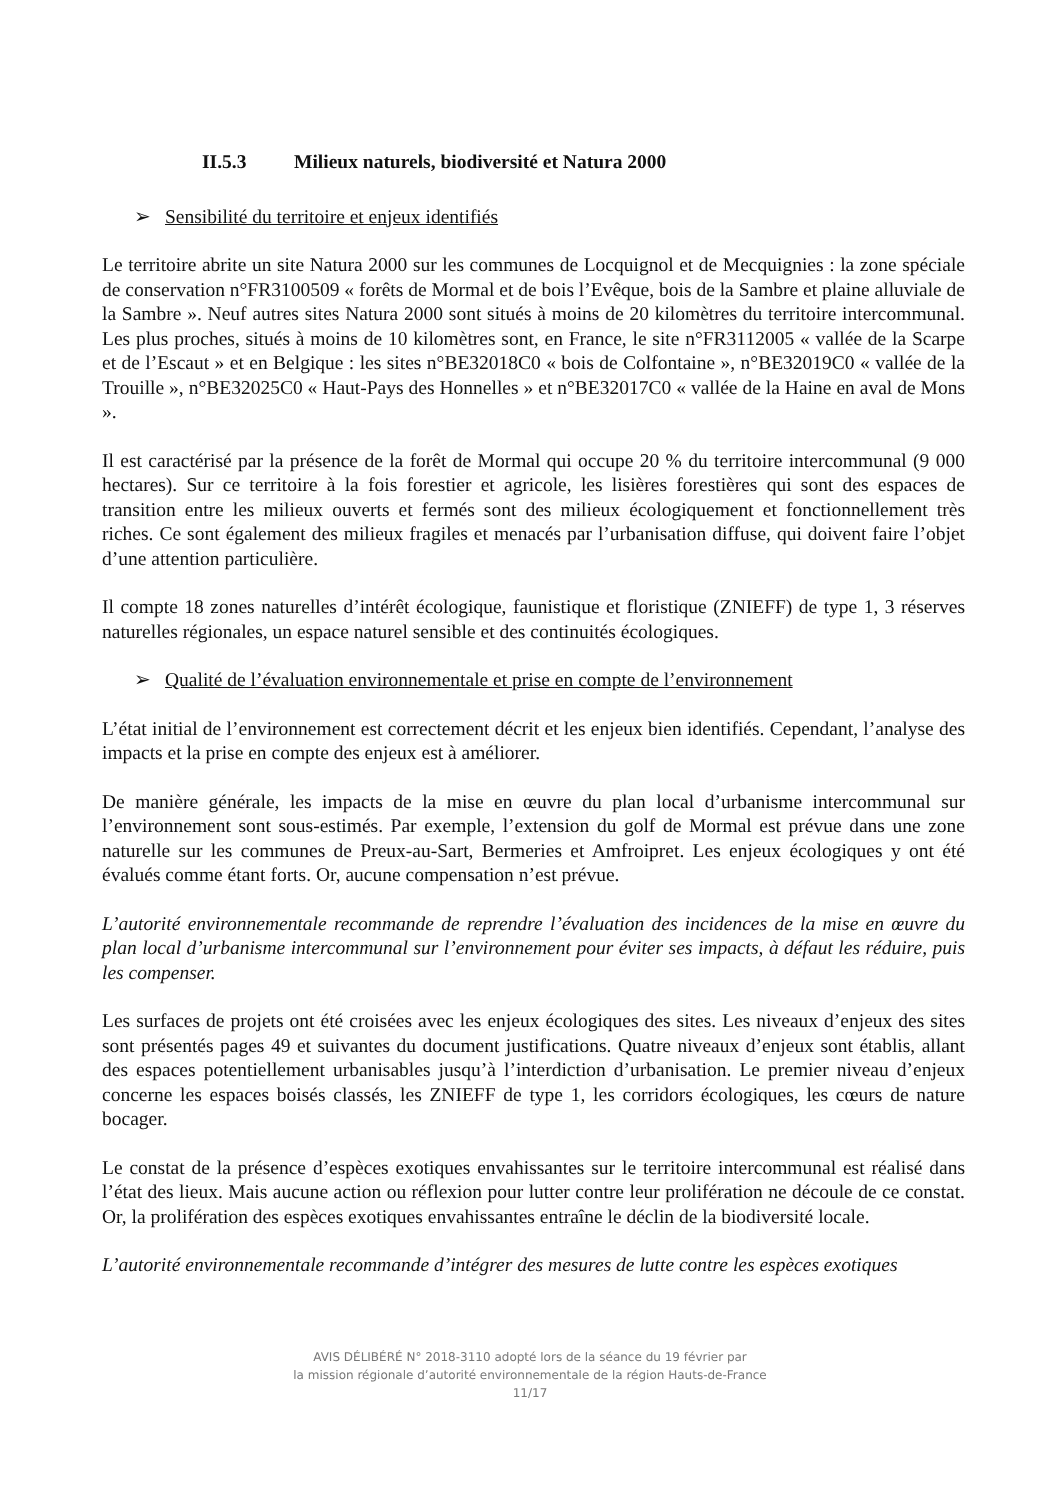II.5.3 Milieux naturels, biodiversité et Natura 2000
➢ Sensibilité du territoire et enjeux identifiés
Le territoire abrite un site Natura 2000 sur les communes de Locquignol et de Mecquignies : la zone spéciale de conservation n°FR3100509 « forêts de Mormal et de bois l’Evêque, bois de la Sambre et plaine alluviale de la Sambre ». Neuf autres sites Natura 2000 sont situés à moins de 20 kilomètres du territoire intercommunal. Les plus proches, situés à moins de 10 kilomètres sont, en France, le site n°FR3112005 « vallée de la Scarpe et de l’Escaut » et en Belgique : les sites n°BE32018C0 « bois de Colfontaine », n°BE32019C0 « vallée de la Trouille », n°BE32025C0 « Haut-Pays des Honnelles » et n°BE32017C0 « vallée de la Haine en aval de Mons ».
Il est caractérisé par la présence de la forêt de Mormal qui occupe 20 % du territoire intercommunal (9 000 hectares). Sur ce territoire à la fois forestier et agricole, les lisières forestières qui sont des espaces de transition entre les milieux ouverts et fermés sont des milieux écologiquement et fonctionnellement très riches. Ce sont également des milieux fragiles et menacés par l’urbanisation diffuse, qui doivent faire l’objet d’une attention particulière.
Il compte 18 zones naturelles d’intérêt écologique, faunistique et floristique (ZNIEFF) de type 1, 3 réserves naturelles régionales, un espace naturel sensible et des continuités écologiques.
➢ Qualité de l’évaluation environnementale et prise en compte de l’environnement
L’état initial de l’environnement est correctement décrit et les enjeux bien identifiés. Cependant, l’analyse des impacts et la prise en compte des enjeux est à améliorer.
De manière générale, les impacts de la mise en œuvre du plan local d’urbanisme intercommunal sur l’environnement sont sous-estimés. Par exemple, l’extension du golf de Mormal est prévue dans une zone naturelle sur les communes de Preux-au-Sart, Bermeries et Amfroipret. Les enjeux écologiques y ont été évalués comme étant forts. Or, aucune compensation n’est prévue.
L’autorité environnementale recommande de reprendre l’évaluation des incidences de la mise en œuvre du plan local d’urbanisme intercommunal sur l’environnement pour éviter ses impacts, à défaut les réduire, puis les compenser.
Les surfaces de projets ont été croisées avec les enjeux écologiques des sites. Les niveaux d’enjeux des sites sont présentés pages 49 et suivantes du document justifications. Quatre niveaux d’enjeux sont établis, allant des espaces potentiellement urbanisables jusqu’à l’interdiction d’urbanisation. Le premier niveau d’enjeux concerne les espaces boisés classés, les ZNIEFF de type 1, les corridors écologiques, les cœurs de nature bocager.
Le constat de la présence d’espèces exotiques envahissantes sur le territoire intercommunal est réalisé dans l’état des lieux. Mais aucune action ou réflexion pour lutter contre leur prolifération ne découle de ce constat. Or, la prolifération des espèces exotiques envahissantes entraîne le déclin de la biodiversité locale.
L’autorité environnementale recommande d’intégrer des mesures de lutte contre les espèces exotiques
AVIS DÉLIBÉRÉ N° 2018-3110 adopté lors de la séance du 19 février par
la mission régionale d’autorité environnementale de la région Hauts-de-France
11/17